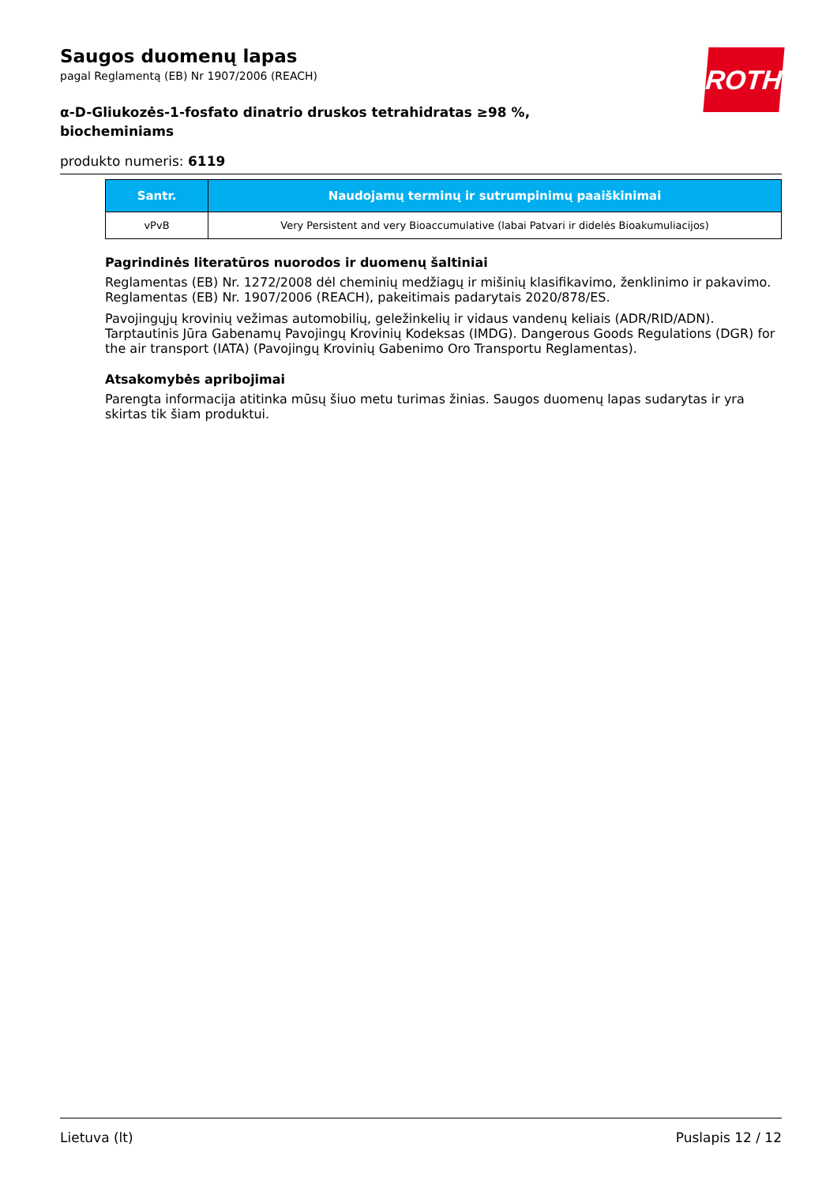ROTH
Saugos duomenų lapas
pagal Reglamentą (EB) Nr 1907/2006 (REACH)
α-D-Gliukozės-1-fosfato dinatrio druskos tetrahidratas ≥98 %, biocheminiams
produkto numeris: 6119
| Santr. | Naudojamų terminų ir sutrumpinimų paaiškinimai |
| --- | --- |
| vPvB | Very Persistent and very Bioaccumulative (labai Patvari ir didelės Bioakumuliacijos) |
Pagrindinės literatūros nuorodos ir duomenų šaltiniai
Reglamentas (EB) Nr. 1272/2008 dėl cheminių medžiagų ir mišinių klasifikavimo, ženklinimo ir pakavimo. Reglamentas (EB) Nr. 1907/2006 (REACH), pakeitimais padarytais 2020/878/ES.
Pavojingųjų krovinių vežimas automobilių, geležinkelių ir vidaus vandenų keliais (ADR/RID/ADN). Tarptautinis Jūra Gabenamų Pavojingų Krovinių Kodeksas (IMDG). Dangerous Goods Regulations (DGR) for the air transport (IATA) (Pavojingų Krovinių Gabenimo Oro Transportu Reglamentas).
Atsakomybės apribojimai
Parengta informacija atitinka mūsų šiuo metu turimas žinias. Saugos duomenų lapas sudarytas ir yra skirtas tik šiam produktui.
Lietuva (lt) Puslapis 12 / 12